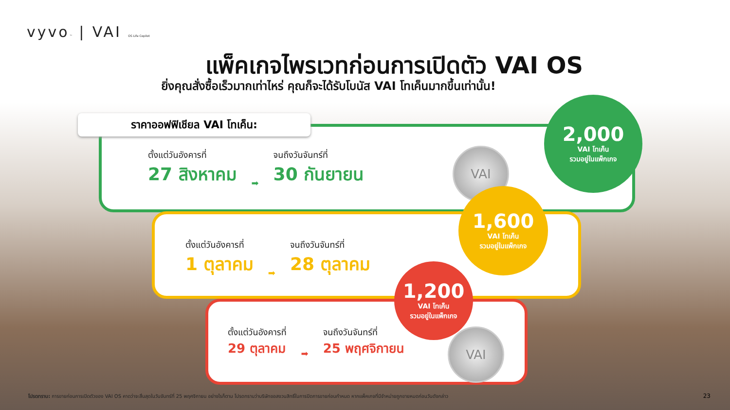vyvo™ | VAI OS Life Copilot
แพ็คเกจไพรเวทก่อนการเปิดตัว VAI OS
ยิ่งคุณสั่งซื้อเร็วมากเท่าไหร่ คุณก็จะได้รับโบนัส VAI โทเค็นมากขึ้นเท่านั้น!
ราคาออฟฟิเชียล VAI โทเค็น:
ตั้งแต่วันอังคารที่
27 สิงหาคม
➡
จนถึงวันจันทร์ที่
30 กันยายน
VAI
2,000
VAI โทเค็น
รวมอยู่ในแพ็กเกจ
ตั้งแต่วันอังคารที่
1 ตุลาคม
➡
จนถึงวันจันทร์ที่
28 ตุลาคม
1,600
VAI โทเค็น
รวมอยู่ในแพ็กเกจ
ตั้งแต่วันอังคารที่
29 ตุลาคม
➡
จนถึงวันจันทร์ที่
25 พฤศจิกายน
VAI
1,200
VAI โทเค็น
รวมอยู่ในแพ็กเกจ
โปรดทราบ: การขายก่อนการเปิดตัวของ VAI OS คาดว่าจะสิ้นสุดในวันจันทร์ที่ 25 พฤศจิกายน อย่างไรก็ตาม โปรดทราบว่าบริษัทขอสงวนสิทธิ์ในการปิดการขายก่อนกำหนด หากแพ็คเกจที่มีจำหน่ายถูกขายหมดก่อนวันดังกล่าว
23